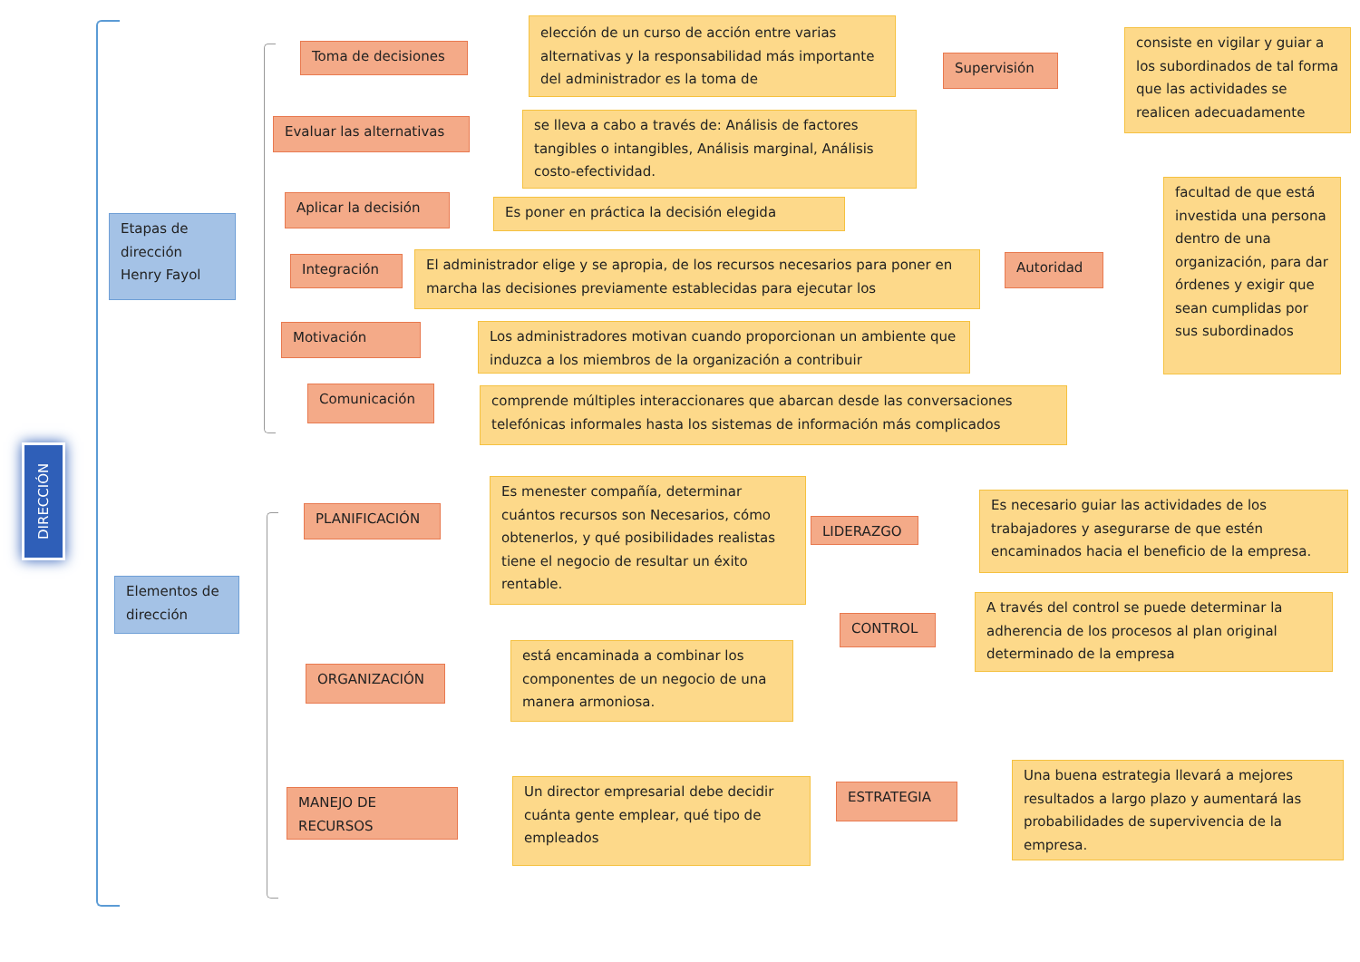DIRECCIÓN
Etapas de dirección Henry Fayol
Toma de decisiones
elección de un curso de acción entre varias alternativas y la responsabilidad más importante del administrador es la toma de
Supervisión
consiste en vigilar y guiar a los subordinados de tal forma que las actividades se realicen adecuadamente
Evaluar las alternativas
se lleva a cabo a través de: Análisis de factores tangibles o intangibles, Análisis marginal, Análisis costo-efectividad.
Aplicar la decisión Es poner en práctica la decisión elegida
facultad de que está investida una persona dentro de una organización, para dar órdenes y exigir que sean cumplidas por sus subordinados
Integración
El administrador elige y se apropia, de los recursos necesarios para poner en marcha las decisiones previamente establecidas para ejecutar los
Autoridad
Motivación
Los administradores motivan cuando proporcionan un ambiente que induzca a los miembros de la organización a contribuir
Comunicación
comprende múltiples interaccionares que abarcan desde las conversaciones telefónicas informales hasta los sistemas de información más complicados
PLANIFICACIÓN
Es menester compañía, determinar cuántos recursos son Necesarios, cómo obtenerlos, y qué posibilidades realistas tiene el negocio de resultar un éxito rentable.
LIDERAZGO
Es necesario guiar las actividades de los trabajadores y asegurarse de que estén encaminados hacia el beneficio de la empresa.
Elementos de dirección
CONTROL
A través del control se puede determinar la adherencia de los procesos al plan original determinado de la empresa
ORGANIZACIÓN
está encaminada a combinar los componentes de un negocio de una manera armoniosa.
MANEJO DE RECURSOS
Un director empresarial debe decidir cuánta gente emplear, qué tipo de empleados
ESTRATEGIA
Una buena estrategia llevará a mejores resultados a largo plazo y aumentará las probabilidades de supervivencia de la empresa.